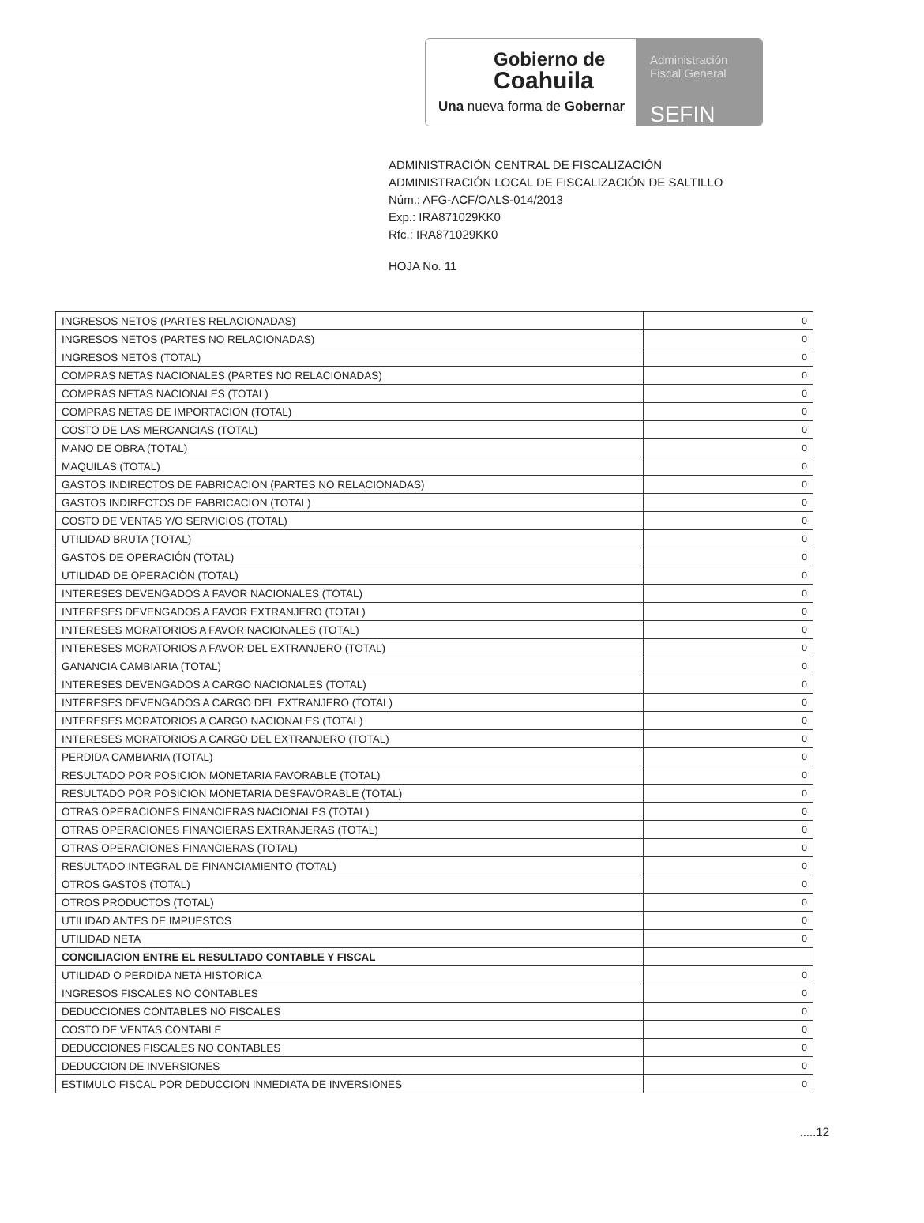Gobierno de
Coahuila
Una nueva forma de Gobernar
Administración
Fiscal General
SEFIN
ADMINISTRACIÓN CENTRAL DE FISCALIZACIÓN
ADMINISTRACIÓN LOCAL DE FISCALIZACIÓN DE SALTILLO
Núm.: AFG-ACF/OALS-014/2013
Exp.: IRA871029KK0
Rfc.: IRA871029KK0
HOJA No. 11
| INGRESOS NETOS (PARTES RELACIONADAS) | 0 |
| INGRESOS NETOS (PARTES NO RELACIONADAS) | 0 |
| INGRESOS NETOS (TOTAL) | 0 |
| COMPRAS NETAS NACIONALES (PARTES NO RELACIONADAS) | 0 |
| COMPRAS NETAS NACIONALES (TOTAL) | 0 |
| COMPRAS NETAS DE IMPORTACION (TOTAL) | 0 |
| COSTO DE LAS MERCANCIAS (TOTAL) | 0 |
| MANO DE OBRA (TOTAL) | 0 |
| MAQUILAS (TOTAL) | 0 |
| GASTOS INDIRECTOS DE FABRICACION (PARTES NO RELACIONADAS) | 0 |
| GASTOS INDIRECTOS DE FABRICACION (TOTAL) | 0 |
| COSTO DE VENTAS Y/O SERVICIOS (TOTAL) | 0 |
| UTILIDAD BRUTA (TOTAL) | 0 |
| GASTOS DE OPERACIÓN (TOTAL) | 0 |
| UTILIDAD DE OPERACIÓN (TOTAL) | 0 |
| INTERESES DEVENGADOS A FAVOR NACIONALES (TOTAL) | 0 |
| INTERESES DEVENGADOS A FAVOR EXTRANJERO (TOTAL) | 0 |
| INTERESES MORATORIOS A FAVOR NACIONALES (TOTAL) | 0 |
| INTERESES MORATORIOS A FAVOR DEL EXTRANJERO (TOTAL) | 0 |
| GANANCIA CAMBIARIA (TOTAL) | 0 |
| INTERESES DEVENGADOS A CARGO NACIONALES (TOTAL) | 0 |
| INTERESES DEVENGADOS A CARGO DEL EXTRANJERO (TOTAL) | 0 |
| INTERESES MORATORIOS A CARGO NACIONALES (TOTAL) | 0 |
| INTERESES MORATORIOS A CARGO DEL EXTRANJERO (TOTAL) | 0 |
| PERDIDA CAMBIARIA (TOTAL) | 0 |
| RESULTADO POR POSICION MONETARIA FAVORABLE (TOTAL) | 0 |
| RESULTADO POR POSICION MONETARIA DESFAVORABLE (TOTAL) | 0 |
| OTRAS OPERACIONES FINANCIERAS NACIONALES (TOTAL) | 0 |
| OTRAS OPERACIONES FINANCIERAS EXTRANJERAS (TOTAL) | 0 |
| OTRAS OPERACIONES FINANCIERAS (TOTAL) | 0 |
| RESULTADO INTEGRAL DE FINANCIAMIENTO (TOTAL) | 0 |
| OTROS GASTOS (TOTAL) | 0 |
| OTROS PRODUCTOS (TOTAL) | 0 |
| UTILIDAD ANTES DE IMPUESTOS | 0 |
| UTILIDAD NETA | 0 |
| CONCILIACION ENTRE EL RESULTADO CONTABLE Y FISCAL | |
| UTILIDAD O PERDIDA NETA HISTORICA | 0 |
| INGRESOS FISCALES NO CONTABLES | 0 |
| DEDUCCIONES CONTABLES NO FISCALES | 0 |
| COSTO DE VENTAS CONTABLE | 0 |
| DEDUCCIONES FISCALES NO CONTABLES | 0 |
| DEDUCCION DE INVERSIONES | 0 |
| ESTIMULO FISCAL POR DEDUCCION INMEDIATA DE INVERSIONES | 0 |
.....12